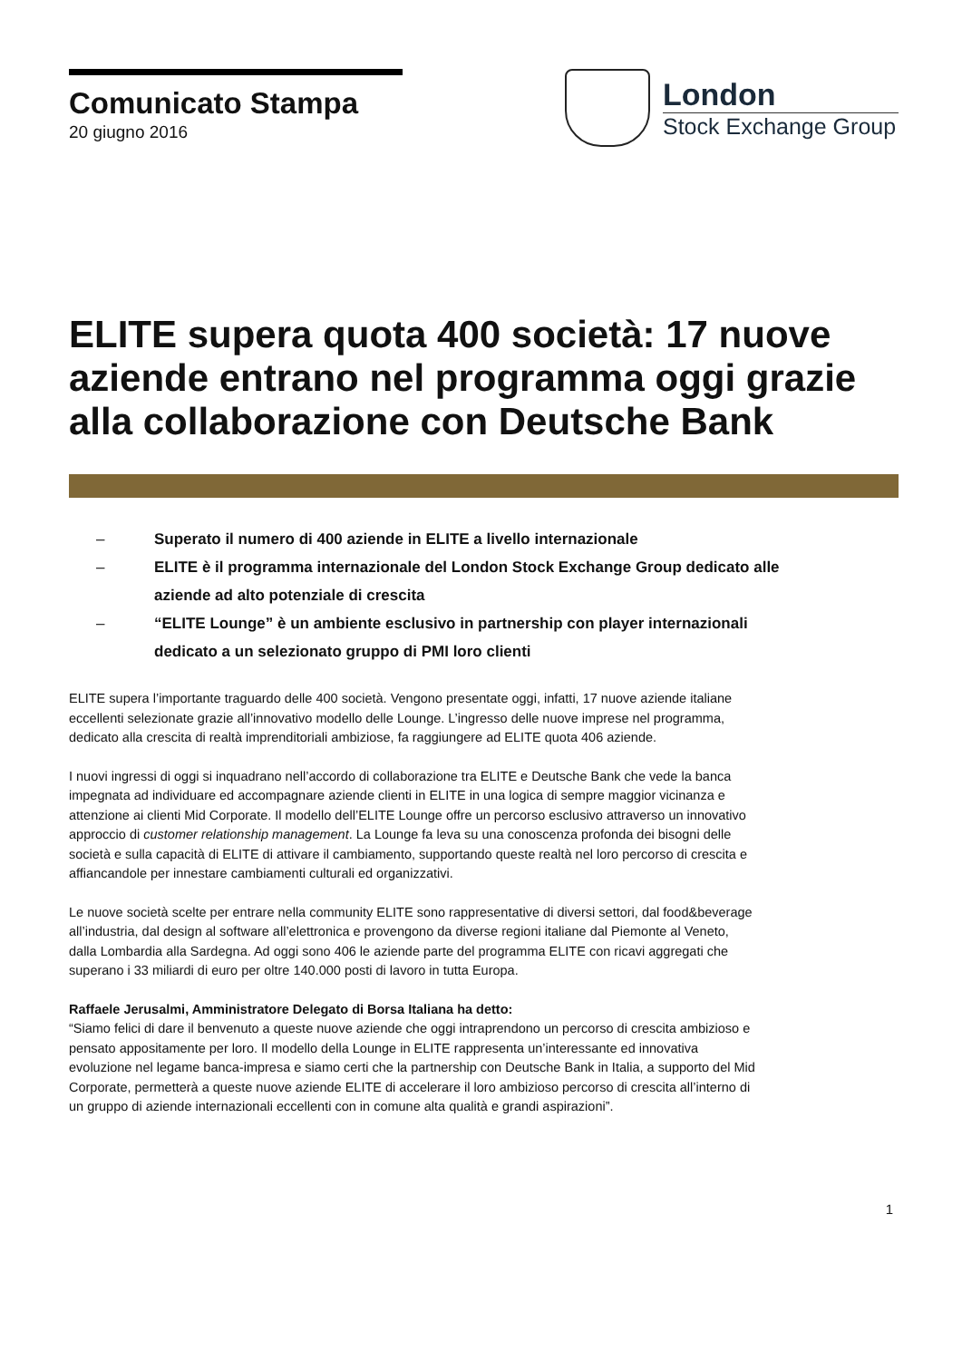Comunicato Stampa
20 giugno 2016
London
Stock Exchange Group
ELITE supera quota 400 società: 17 nuove aziende entrano nel programma oggi grazie alla collaborazione con Deutsche Bank
– Superato il numero di 400 aziende in ELITE a livello internazionale
– ELITE è il programma internazionale del London Stock Exchange Group dedicato alle aziende ad alto potenziale di crescita
– “ELITE Lounge” è un ambiente esclusivo in partnership con player internazionali dedicato a un selezionato gruppo di PMI loro clienti
ELITE supera l’importante traguardo delle 400 società. Vengono presentate oggi, infatti, 17 nuove aziende italiane eccellenti selezionate grazie all’innovativo modello delle Lounge. L’ingresso delle nuove imprese nel programma, dedicato alla crescita di realtà imprenditoriali ambiziose, fa raggiungere ad ELITE quota 406 aziende.
I nuovi ingressi di oggi si inquadrano nell’accordo di collaborazione tra ELITE e Deutsche Bank che vede la banca impegnata ad individuare ed accompagnare aziende clienti in ELITE in una logica di sempre maggior vicinanza e attenzione ai clienti Mid Corporate. Il modello dell’ELITE Lounge offre un percorso esclusivo attraverso un innovativo approccio di customer relationship management. La Lounge fa leva su una conoscenza profonda dei bisogni delle società e sulla capacità di ELITE di attivare il cambiamento, supportando queste realtà nel loro percorso di crescita e affiancandole per innestare cambiamenti culturali ed organizzativi.
Le nuove società scelte per entrare nella community ELITE sono rappresentative di diversi settori, dal food&beverage all’industria, dal design al software all’elettronica e provengono da diverse regioni italiane dal Piemonte al Veneto, dalla Lombardia alla Sardegna. Ad oggi sono 406 le aziende parte del programma ELITE con ricavi aggregati che superano i 33 miliardi di euro per oltre 140.000 posti di lavoro in tutta Europa.
Raffaele Jerusalmi, Amministratore Delegato di Borsa Italiana ha detto:
“Siamo felici di dare il benvenuto a queste nuove aziende che oggi intraprendono un percorso di crescita ambizioso e pensato appositamente per loro. Il modello della Lounge in ELITE rappresenta un’interessante ed innovativa evoluzione nel legame banca-impresa e siamo certi che la partnership con Deutsche Bank in Italia, a supporto del Mid Corporate, permetterà a queste nuove aziende ELITE di accelerare il loro ambizioso percorso di crescita all’interno di un gruppo di aziende internazionali eccellenti con in comune alta qualità e grandi aspirazioni”.
1